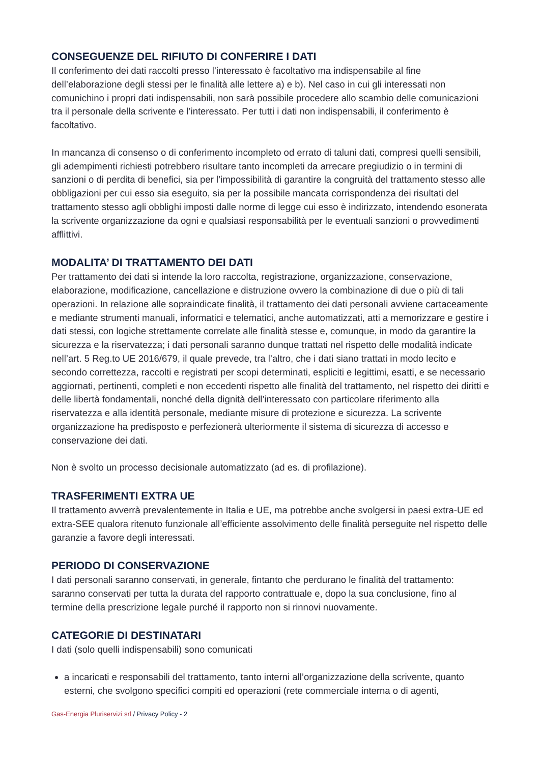CONSEGUENZE DEL RIFIUTO DI CONFERIRE I DATI
Il conferimento dei dati raccolti presso l’interessato è facoltativo ma indispensabile al fine dell’elaborazione degli stessi per le finalità alle lettere a) e b). Nel caso in cui gli interessati non comunichino i propri dati indispensabili, non sarà possibile procedere allo scambio delle comunicazioni tra il personale della scrivente e l’interessato. Per tutti i dati non indispensabili, il conferimento è facoltativo.
In mancanza di consenso o di conferimento incompleto od errato di taluni dati, compresi quelli sensibili, gli adempimenti richiesti potrebbero risultare tanto incompleti da arrecare pregiudizio o in termini di sanzioni o di perdita di benefici, sia per l’impossibilità di garantire la congruità del trattamento stesso alle obbligazioni per cui esso sia eseguito, sia per la possibile mancata corrispondenza dei risultati del trattamento stesso agli obblighi imposti dalle norme di legge cui esso è indirizzato, intendendo esonerata la scrivente organizzazione da ogni e qualsiasi responsabilità per le eventuali sanzioni o provvedimenti afflittivi.
MODALITA’ DI TRATTAMENTO DEI DATI
Per trattamento dei dati si intende la loro raccolta, registrazione, organizzazione, conservazione, elaborazione, modificazione, cancellazione e distruzione ovvero la combinazione di due o più di tali operazioni. In relazione alle sopraindicate finalità, il trattamento dei dati personali avviene cartaceamente e mediante strumenti manuali, informatici e telematici, anche automatizzati, atti a memorizzare e gestire i dati stessi, con logiche strettamente correlate alle finalità stesse e, comunque, in modo da garantire la sicurezza e la riservatezza; i dati personali saranno dunque trattati nel rispetto delle modalità indicate nell’art. 5 Reg.to UE 2016/679, il quale prevede, tra l’altro, che i dati siano trattati in modo lecito e secondo correttezza, raccolti e registrati per scopi determinati, espliciti e legittimi, esatti, e se necessario aggiornati, pertinenti, completi e non eccedenti rispetto alle finalità del trattamento, nel rispetto dei diritti e delle libertà fondamentali, nonché della dignità dell’interessato con particolare riferimento alla riservatezza e alla identità personale, mediante misure di protezione e sicurezza. La scrivente organizzazione ha predisposto e perfezionerà ulteriormente il sistema di sicurezza di accesso e conservazione dei dati.
Non è svolto un processo decisionale automatizzato (ad es. di profilazione).
TRASFERIMENTI EXTRA UE
Il trattamento avverrà prevalentemente in Italia e UE, ma potrebbe anche svolgersi in paesi extra-UE ed extra-SEE qualora ritenuto funzionale all’efficiente assolvimento delle finalità perseguite nel rispetto delle garanzie a favore degli interessati.
PERIODO DI CONSERVAZIONE
I dati personali saranno conservati, in generale, fintanto che perdurano le finalità del trattamento: saranno conservati per tutta la durata del rapporto contrattuale e, dopo la sua conclusione, fino al termine della prescrizione legale purché il rapporto non si rinnovi nuovamente.
CATEGORIE DI DESTINATARI
I dati (solo quelli indispensabili) sono comunicati
a incaricati e responsabili del trattamento, tanto interni all’organizzazione della scrivente, quanto esterni, che svolgono specifici compiti ed operazioni (rete commerciale interna o di agenti,
Gas-Energia Pluriservizi srl / Privacy Policy - 2